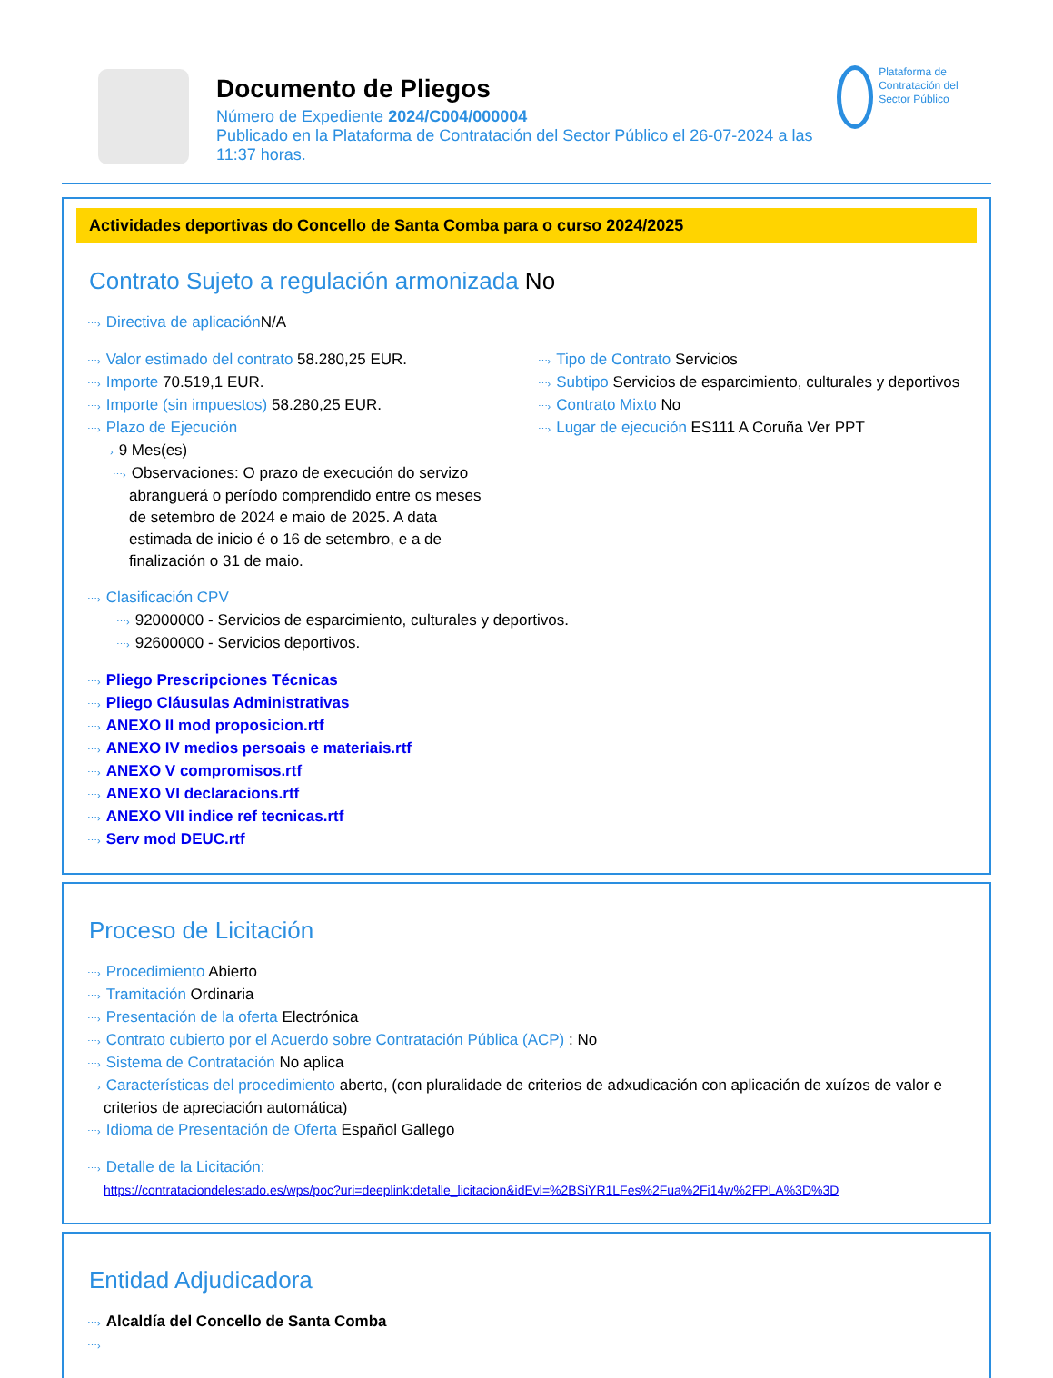Documento de Pliegos
Número de Expediente 2024/C004/000004
Publicado en la Plataforma de Contratación del Sector Público el 26-07-2024 a las 11:37 horas.
Plataforma de Contratación del Sector Público
Actividades deportivas do Concello de Santa Comba para o curso 2024/2025
Contrato Sujeto a regulación armonizada No
Directiva de aplicación N/A
Valor estimado del contrato 58.280,25 EUR.
Importe 70.519,1 EUR.
Importe (sin impuestos) 58.280,25 EUR.
Plazo de Ejecución
9 Mes(es)
Observaciones: O prazo de execución do servizo abranguerá o período comprendido entre os meses de setembro de 2024 e maio de 2025. A data estimada de inicio é o 16 de setembro, e a de finalización o 31 de maio.
Tipo de Contrato Servicios
Subtipo Servicios de esparcimiento, culturales y deportivos
Contrato Mixto No
Lugar de ejecución ES111 A Coruña Ver PPT
Clasificación CPV
92000000 - Servicios de esparcimiento, culturales y deportivos.
92600000 - Servicios deportivos.
Pliego Prescripciones Técnicas
Pliego Cláusulas Administrativas
ANEXO II mod proposicion.rtf
ANEXO IV medios persoais e materiais.rtf
ANEXO V compromisos.rtf
ANEXO VI declaracions.rtf
ANEXO VII indice ref tecnicas.rtf
Serv mod DEUC.rtf
Proceso de Licitación
Procedimiento Abierto
Tramitación Ordinaria
Presentación de la oferta Electrónica
Contrato cubierto por el Acuerdo sobre Contratación Pública (ACP) : No
Sistema de Contratación No aplica
Características del procedimiento aberto, (con pluralidade de criterios de adxudicación con aplicación de xuízos de valor e criterios de apreciación automática)
Idioma de Presentación de Oferta Español Gallego
Detalle de la Licitación:
https://contrataciondelestado.es/wps/poc?uri=deeplink:detalle_licitacion&idEvl=%2BSiYR1LFes%2Fua%2Fi14w%2FPLA%3D%3D
Entidad Adjudicadora
Alcaldía del Concello de Santa Comba